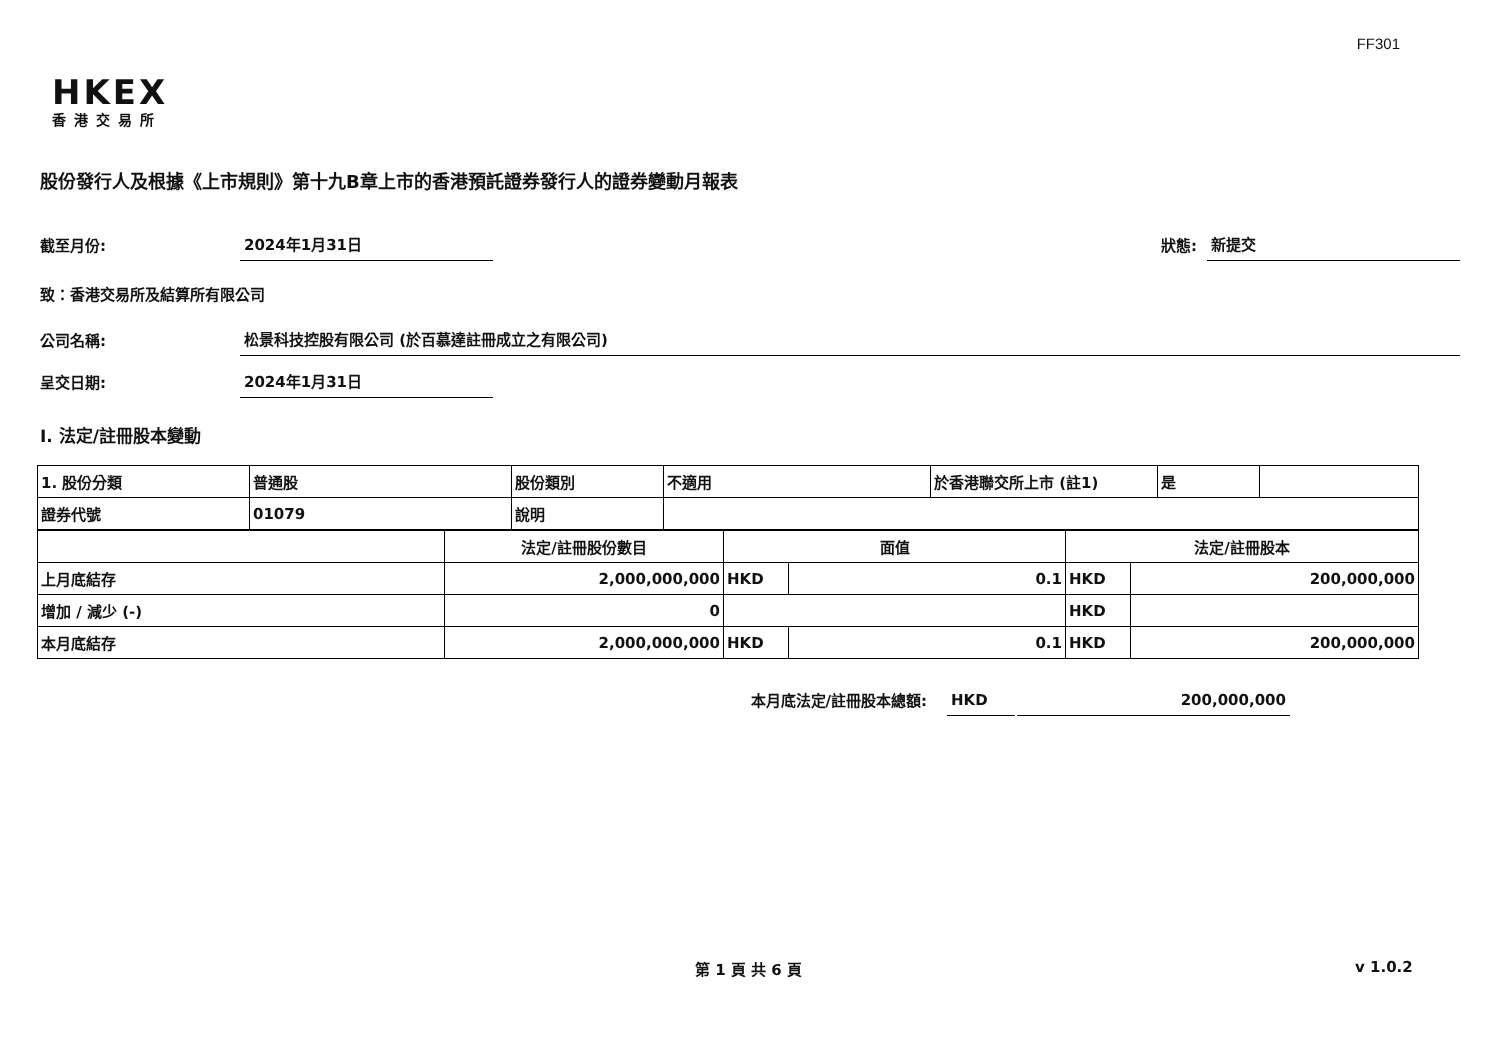FF301
HKEX
香港交易所
股份發行人及根據《上市規則》第十九B章上市的香港預託證券發行人的證券變動月報表
截至月份:
2024年1月31日
狀態:
新提交
致：香港交易所及結算所有限公司
公司名稱:
松景科技控股有限公司 (於百慕達註冊成立之有限公司)
呈交日期:
2024年1月31日
I. 法定/註冊股本變動
| 1. 股份分類 | 普通股 | 股份類別 | 不適用 | 於香港聯交所上市 (註1) | 是 | |
| 證券代號 | 01079 | 說明 | | | | |
| | 法定/註冊股份數目 | 面值 | | 法定/註冊股本 | |
| 上月底結存 | 2,000,000,000 | HKD | 0.1 | HKD | 200,000,000 |
| 增加 / 減少 (-) | 0 | | | HKD | |
| 本月底結存 | 2,000,000,000 | HKD | 0.1 | HKD | 200,000,000 |
本月底法定/註冊股本總額:
HKD
200,000,000
第 1 頁 共 6 頁 v 1.0.2